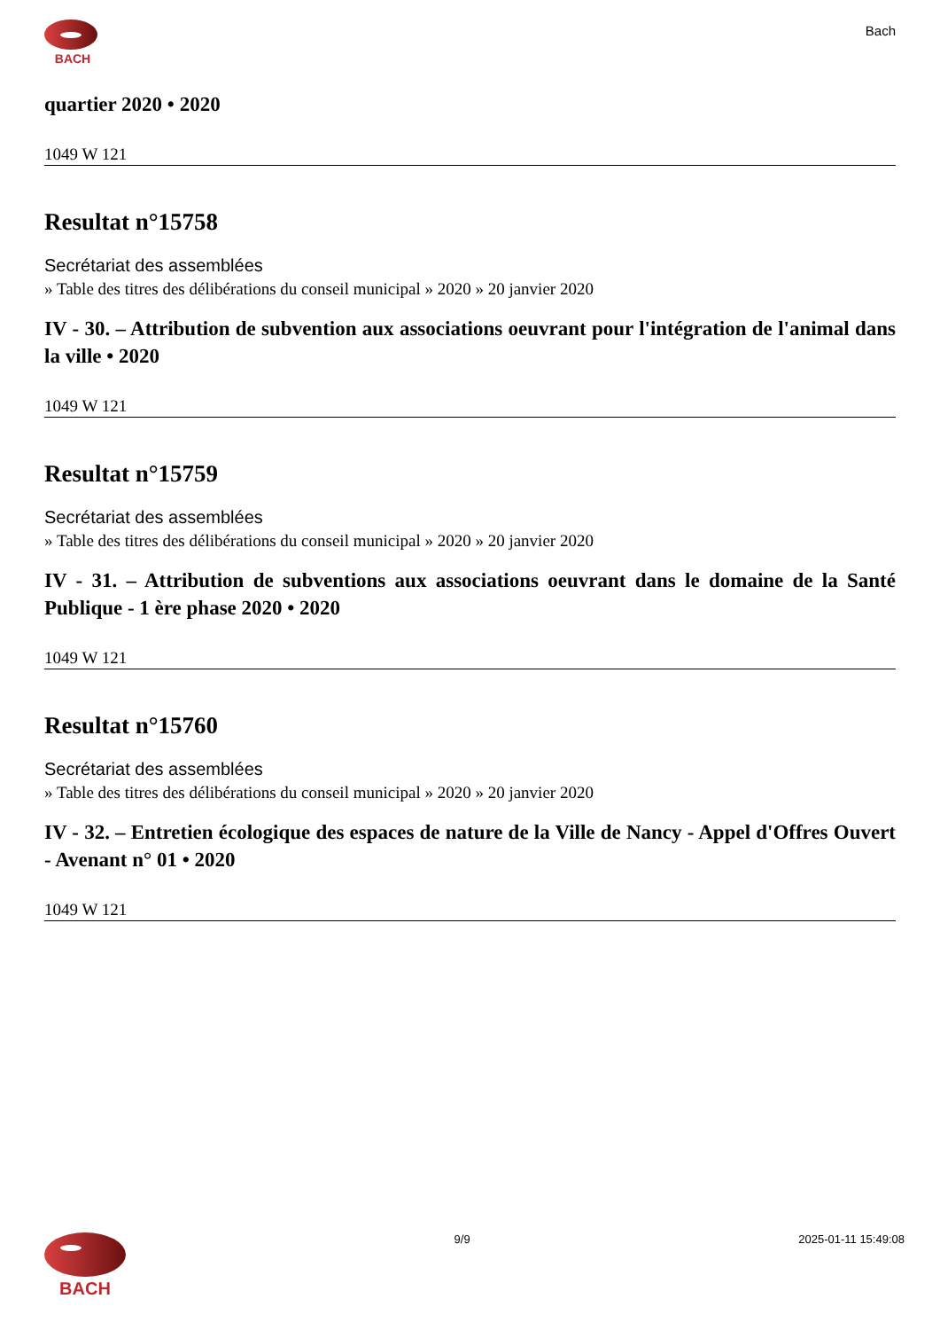BACH
Bach
quartier 2020 • 2020
1049 W 121
Resultat n°15758
Secrétariat des assemblées
» Table des titres des délibérations du conseil municipal » 2020 » 20 janvier 2020
IV - 30. – Attribution de subvention aux associations oeuvrant pour l'intégration de l'animal dans la ville • 2020
1049 W 121
Resultat n°15759
Secrétariat des assemblées
» Table des titres des délibérations du conseil municipal » 2020 » 20 janvier 2020
IV - 31. – Attribution de subventions aux associations oeuvrant dans le domaine de la Santé Publique - 1 ère phase 2020 • 2020
1049 W 121
Resultat n°15760
Secrétariat des assemblées
» Table des titres des délibérations du conseil municipal » 2020 » 20 janvier 2020
IV - 32. – Entretien écologique des espaces de nature de la Ville de Nancy - Appel d'Offres Ouvert - Avenant n° 01 • 2020
1049 W 121
BACH
9/9 2025-01-11 15:49:08